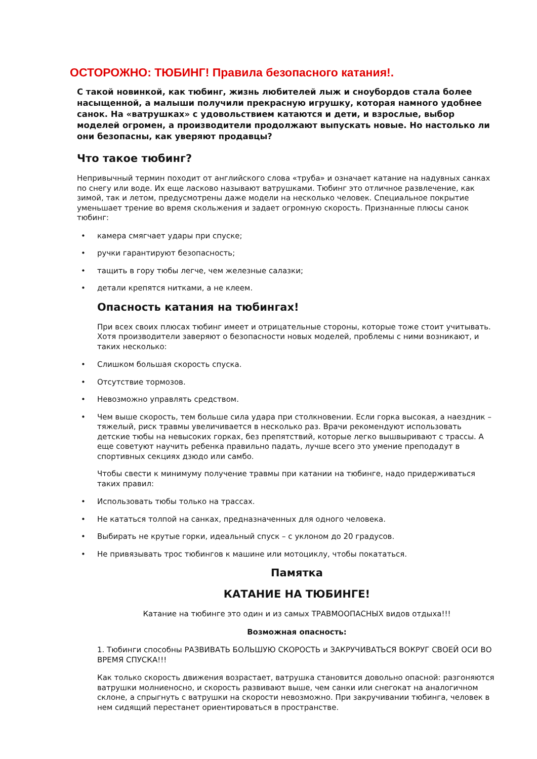ОСТОРОЖНО: ТЮБИНГ! Правила безопасного катания!.
С такой новинкой, как тюбинг, жизнь любителей лыж и сноубордов стала более насыщенной, а малыши получили прекрасную игрушку, которая намного удобнее санок. На «ватрушках» с удовольствием катаются и дети, и взрослые, выбор моделей огромен, а производители продолжают выпускать новые. Но настолько ли они безопасны, как уверяют продавцы?
Что такое тюбинг?
Непривычный термин походит от английского слова «труба» и означает катание на надувных санках по снегу или воде. Их еще ласково называют ватрушками. Тюбинг это отличное развлечение, как зимой, так и летом, предусмотрены даже модели на несколько человек. Специальное покрытие уменьшает трение во время скольжения и задает огромную скорость. Признанные плюсы санок тюбинг:
• камера смягчает удары при спуске;
• ручки гарантируют безопасность;
• тащить в гору тюбы легче, чем железные салазки;
• детали крепятся нитками, а не клеем.
Опасность катания на тюбингах!
При всех своих плюсах тюбинг имеет и отрицательные стороны, которые тоже стоит учитывать. Хотя производители заверяют о безопасности новых моделей, проблемы с ними возникают, и таких несколько:
• Слишком большая скорость спуска.
• Отсутствие тормозов.
• Невозможно управлять средством.
• Чем выше скорость, тем больше сила удара при столкновении. Если горка высокая, а наездник – тяжелый, риск травмы увеличивается в несколько раз. Врачи рекомендуют использовать детские тюбы на невысоких горках, без препятствий, которые легко вышвыривают с трассы. А еще советуют научить ребенка правильно падать, лучше всего это умение преподадут в спортивных секциях дзюдо или самбо.
Чтобы свести к минимуму получение травмы при катании на тюбинге, надо придерживаться таких правил:
• Использовать тюбы только на трассах.
• Не кататься толпой на санках, предназначенных для одного человека.
• Выбирать не крутые горки, идеальный спуск – с уклоном до 20 градусов.
• Не привязывать трос тюбингов к машине или мотоциклу, чтобы покататься.
Памятка
КАТАНИЕ НА ТЮБИНГЕ!
Катание на тюбинге это один и из самых ТРАВМООПАСНЫХ видов отдыха!!!
Возможная опасность:
1. Тюбинги способны РАЗВИВАТЬ БОЛЬШУЮ СКОРОСТЬ и ЗАКРУЧИВАТЬСЯ ВОКРУГ СВОЕЙ ОСИ ВО ВРЕМЯ СПУСКА!!!
Как только скорость движения возрастает, ватрушка становится довольно опасной: разгоняются ватрушки молниеносно, и скорость развивают выше, чем санки или снегокат на аналогичном склоне, а спрыгнуть с ватрушки на скорости невозможно. При закручивании тюбинга, человек в нем сидящий перестанет ориентироваться в пространстве.